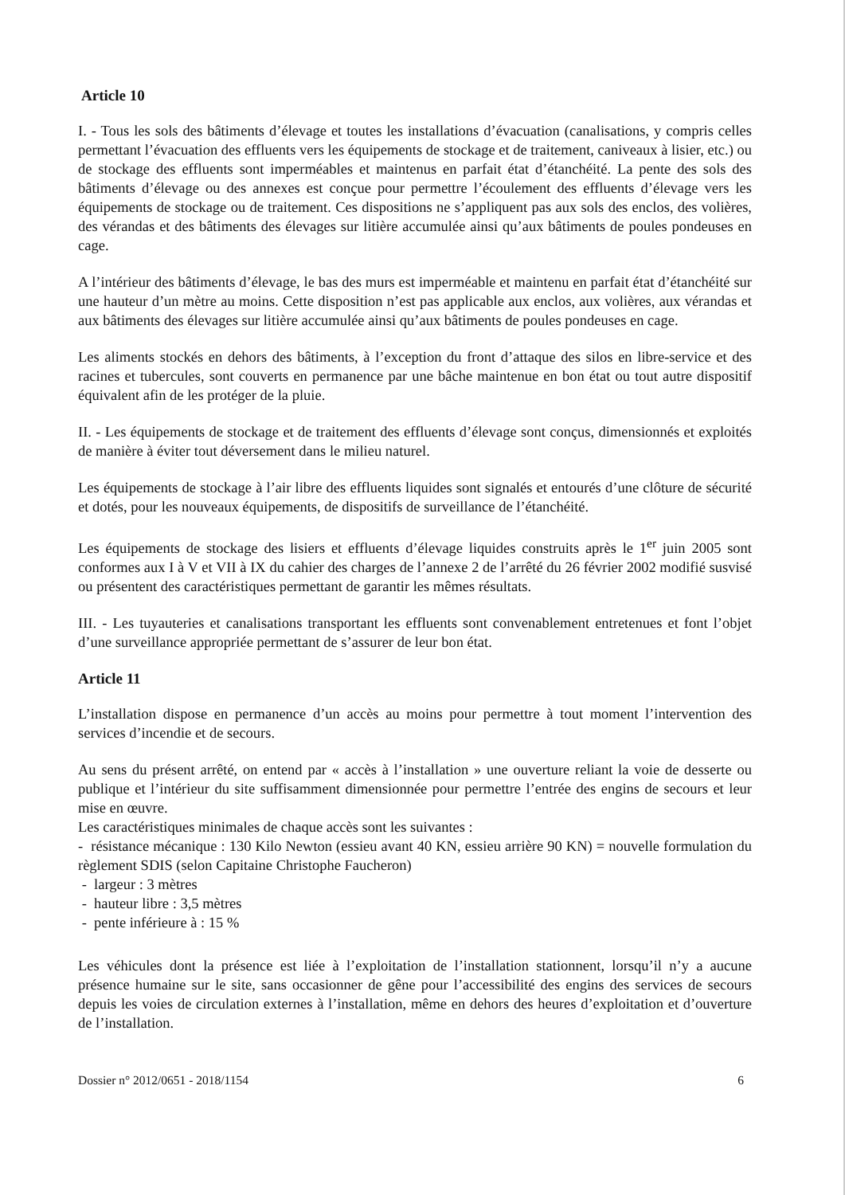Article 10
I. - Tous les sols des bâtiments d’élevage et toutes les installations d’évacuation (canalisations, y compris celles permettant l’évacuation des effluents vers les équipements de stockage et de traitement, caniveaux à lisier, etc.) ou de stockage des effluents sont imperméables et maintenus en parfait état d’étanchéité. La pente des sols des bâtiments d’élevage ou des annexes est conçue pour permettre l’écoulement des effluents d’élevage vers les équipements de stockage ou de traitement. Ces dispositions ne s’appliquent pas aux sols des enclos, des volières, des vérandas et des bâtiments des élevages sur litière accumulée ainsi qu’aux bâtiments de poules pondeuses en cage.
A l’intérieur des bâtiments d’élevage, le bas des murs est imperméable et maintenu en parfait état d’étanchéité sur une hauteur d’un mètre au moins. Cette disposition n’est pas applicable aux enclos, aux volières, aux vérandas et aux bâtiments des élevages sur litière accumulée ainsi qu’aux bâtiments de poules pondeuses en cage.
Les aliments stockés en dehors des bâtiments, à l’exception du front d’attaque des silos en libre-service et des racines et tubercules, sont couverts en permanence par une bâche maintenue en bon état ou tout autre dispositif équivalent afin de les protéger de la pluie.
II. - Les équipements de stockage et de traitement des effluents d’élevage sont conçus, dimensionnés et exploités de manière à éviter tout déversement dans le milieu naturel.
Les équipements de stockage à l’air libre des effluents liquides sont signalés et entourés d’une clôture de sécurité et dotés, pour les nouveaux équipements, de dispositifs de surveillance de l’étanchéité.
Les équipements de stockage des lisiers et effluents d’élevage liquides construits après le 1<sup>er</sup> juin 2005 sont conformes aux I à V et VII à IX du cahier des charges de l’annexe 2 de l’arrêté du 26 février 2002 modifié susvisé ou présentent des caractéristiques permettant de garantir les mêmes résultats.
III. - Les tuyauteries et canalisations transportant les effluents sont convenablement entretenues et font l’objet d’une surveillance appropriée permettant de s’assurer de leur bon état.
Article 11
L’installation dispose en permanence d’un accès au moins pour permettre à tout moment l’intervention des services d’incendie et de secours.
Au sens du présent arrêté, on entend par « accès à l’installation » une ouverture reliant la voie de desserte ou publique et l’intérieur du site suffisamment dimensionnée pour permettre l’entrée des engins de secours et leur mise en œuvre.
Les caractéristiques minimales de chaque accès sont les suivantes :
- résistance mécanique : 130 Kilo Newton (essieu avant 40 KN, essieu arrière 90 KN) = nouvelle formulation du règlement SDIS (selon Capitaine Christophe Faucheron)
- largeur : 3 mètres
- hauteur libre : 3,5 mètres
- pente inférieure à : 15 %
Les véhicules dont la présence est liée à l’exploitation de l’installation stationnent, lorsqu’il n’y a aucune présence humaine sur le site, sans occasionner de gêne pour l’accessibilité des engins des services de secours depuis les voies de circulation externes à l’installation, même en dehors des heures d’exploitation et d’ouverture de l’installation.
Dossier n° 2012/0651 - 2018/1154 6